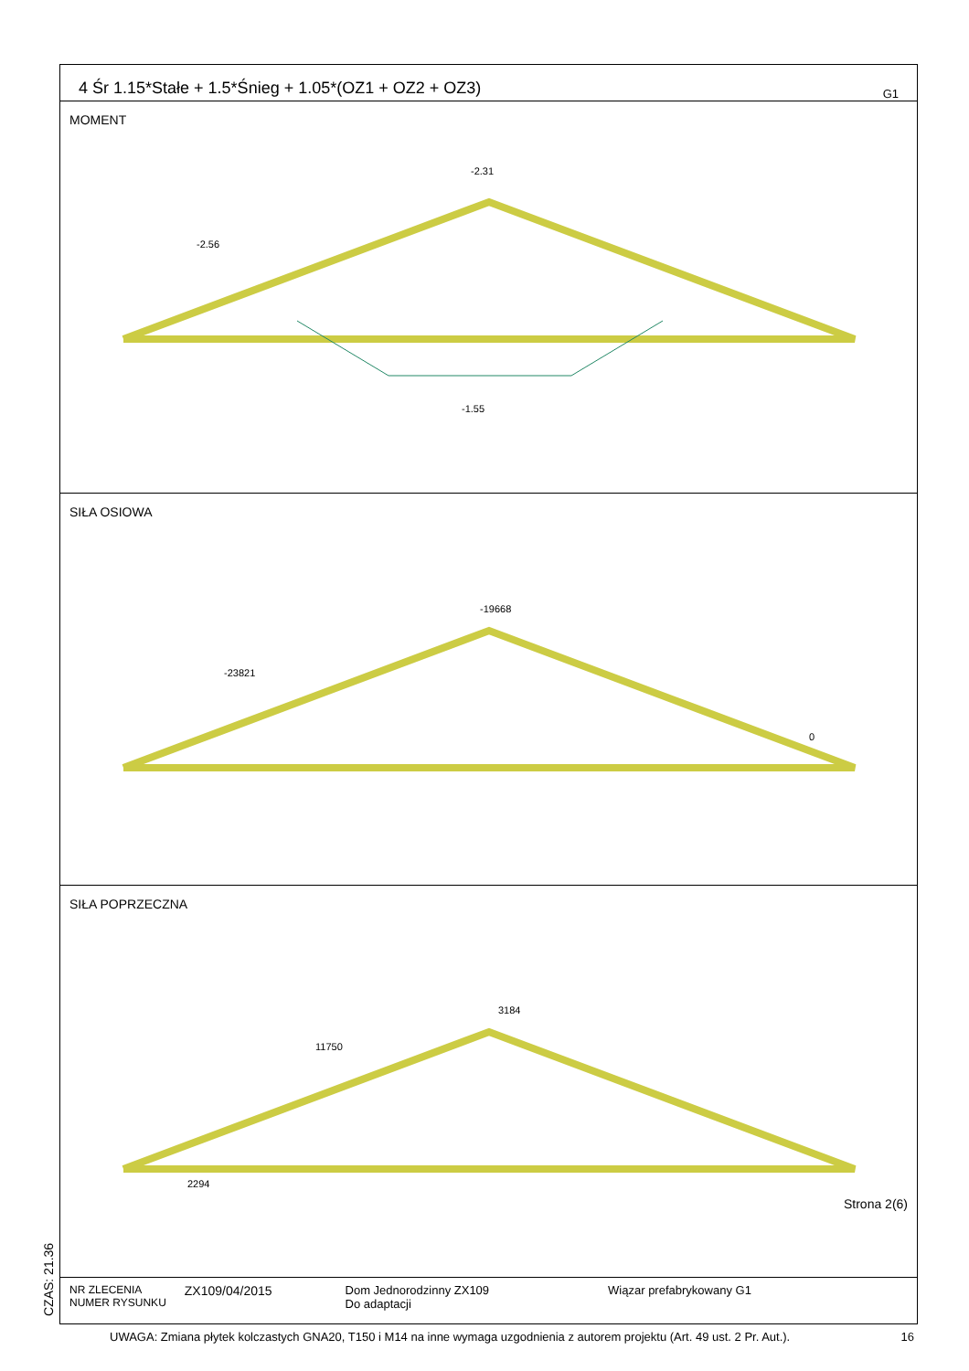CZAS: 21.36
4 Śr 1.15*Stałe + 1.5*Śnieg + 1.05*(OZ1 + OZ2 + OZ3) G1
MOMENT
-2.31
-1.55
-2.56
SIŁA OSIOWA
-19668
-23821
0
SIŁA POPRZECZNA
3184
11750
2294
Strona 2(6)
NR ZLECENIA
NUMER RYSUNKU
ZX109/04/2015 Dom Jednorodzinny ZX109
Do adaptacji
Wiązar prefabrykowany G1
UWAGA: Zmiana płytek kolczastych GNA20, T150 i M14 na inne wymaga uzgodnienia z autorem projektu (Art. 49 ust. 2 Pr. Aut.). 16